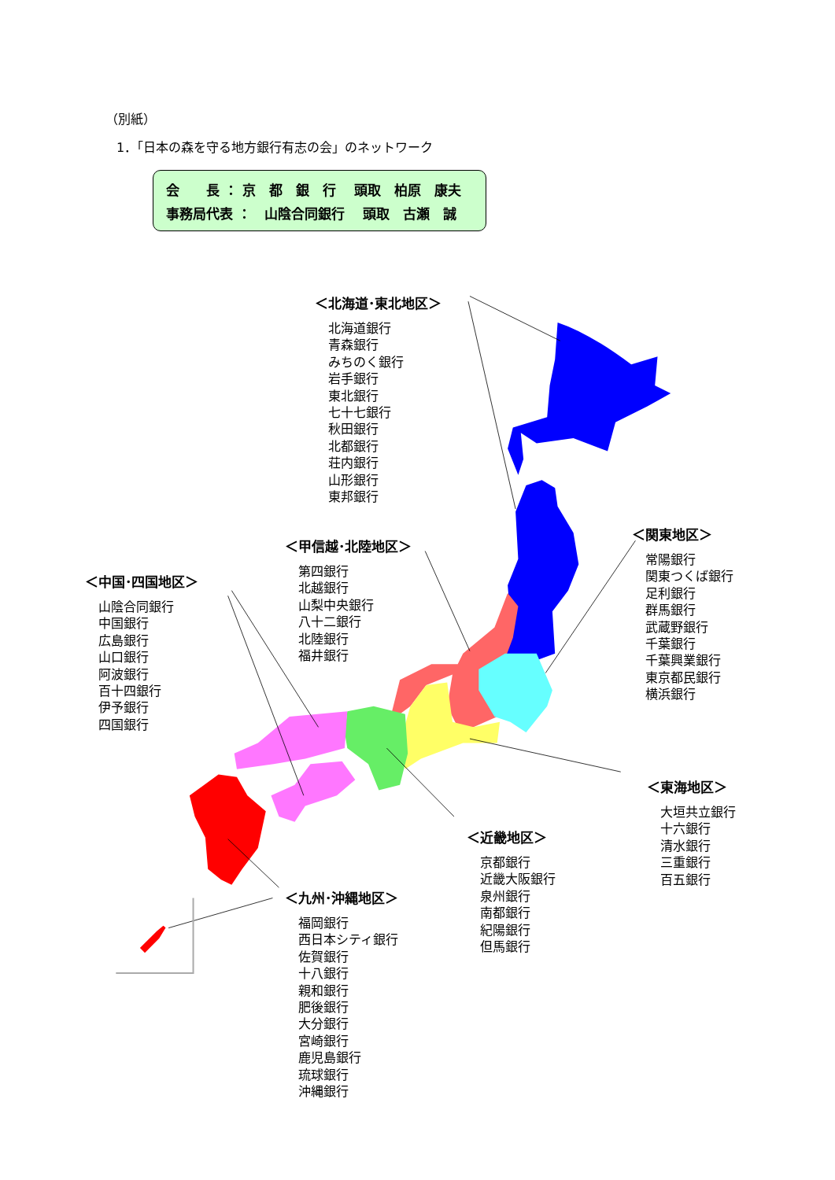（別紙）
1．「日本の森を守る地方銀行有志の会」のネットワーク
会　　長 ： 京　都　銀　行　 頭取　柏原　康夫
事務局代表 ：　山陰合同銀行　 頭取　古瀬　誠
＜北海道･東北地区＞
北海道銀行
青森銀行
みちのく銀行
岩手銀行
東北銀行
七十七銀行
秋田銀行
北都銀行
荘内銀行
山形銀行
東邦銀行
＜関東地区＞
常陽銀行
関東つくば銀行
足利銀行
群馬銀行
武蔵野銀行
千葉銀行
千葉興業銀行
東京都民銀行
横浜銀行
＜甲信越･北陸地区＞
第四銀行
北越銀行
山梨中央銀行
八十二銀行
北陸銀行
福井銀行
＜中国･四国地区＞
山陰合同銀行
中国銀行
広島銀行
山口銀行
阿波銀行
百十四銀行
伊予銀行
四国銀行
＜東海地区＞
大垣共立銀行
十六銀行
清水銀行
三重銀行
百五銀行
＜近畿地区＞
京都銀行
近畿大阪銀行
泉州銀行
南都銀行
紀陽銀行
但馬銀行
＜九州･沖縄地区＞
福岡銀行
西日本シティ銀行
佐賀銀行
十八銀行
親和銀行
肥後銀行
大分銀行
宮崎銀行
鹿児島銀行
琉球銀行
沖縄銀行